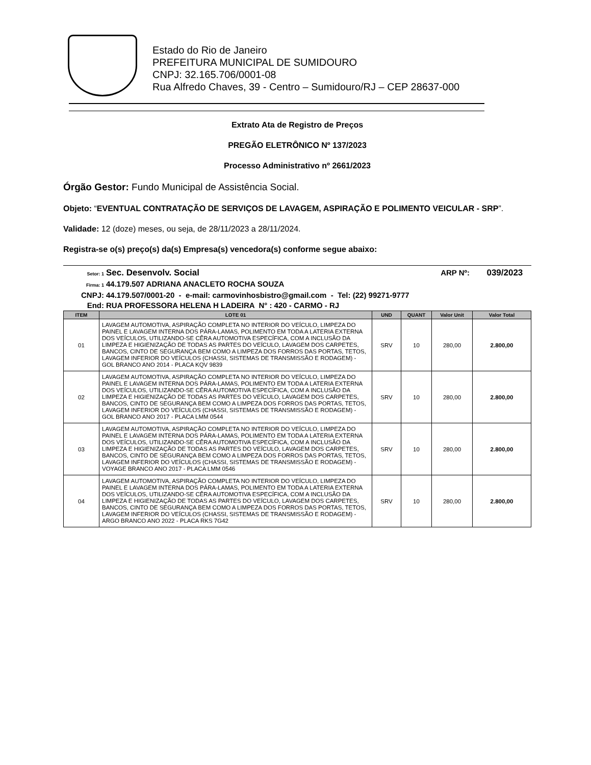Estado do Rio de Janeiro
PREFEITURA MUNICIPAL DE SUMIDOURO
CNPJ: 32.165.706/0001-08
Rua Alfredo Chaves, 39 - Centro – Sumidouro/RJ – CEP 28637-000
Extrato Ata de Registro de Preços
PREGÃO ELETRÔNICO Nº 137/2023
Processo Administrativo nº 2661/2023
Órgão Gestor: Fundo Municipal de Assistência Social.
Objeto: “EVENTUAL CONTRATAÇÃO DE SERVIÇOS DE LAVAGEM, ASPIRAÇÃO E POLIMENTO VEICULAR - SRP”.
Validade: 12 (doze) meses, ou seja, de 28/11/2023 a 28/11/2024.
Registra-se o(s) preço(s) da(s) Empresa(s) vencedora(s) conforme segue abaixo:
Setor: 1 Sec. Desenvolv. Social ARP Nº: 039/2023
Firma: 1 44.179.507 ADRIANA ANACLETO ROCHA SOUZA
CNPJ: 44.179.507/0001-20 - e-mail: carmovinhosbistro@gmail.com - Tel: (22) 99271-9777
End: RUA PROFESSORA HELENA H LADEIRA N° : 420 - CARMO - RJ
| ITEM | LOTE 01 | UND | QUANT | Valor Unit | Valor Total |
| --- | --- | --- | --- | --- | --- |
| 01 | LAVAGEM AUTOMOTIVA, ASPIRAÇÃO COMPLETA NO INTERIOR DO VEÍCULO, LIMPEZA DO PAINEL E LAVAGEM INTERNA DOS PÁRA-LAMAS, POLIMENTO EM TODA A LATERIA EXTERNA DOS VEÍCULOS, UTILIZANDO-SE CÊRA AUTOMOTIVA ESPECÍFICA, COM A INCLUSÃO DA LIMPEZA E HIGIENIZAÇÃO DE TODAS AS PARTES DO VEÍCULO, LAVAGEM DOS CARPETES, BANCOS, CINTO DE SEGURANÇA BEM COMO A LIMPEZA DOS FORROS DAS PORTAS, TETOS, LAVAGEM INFERIOR DO VEÍCULOS (CHASSI, SISTEMAS DE TRANSMISSÃO E RODAGEM) - GOL BRANCO ANO 2014 - PLACA KQV 9839 | SRV | 10 | 280,00 | 2.800,00 |
| 02 | LAVAGEM AUTOMOTIVA, ASPIRAÇÃO COMPLETA NO INTERIOR DO VEÍCULO, LIMPEZA DO PAINEL E LAVAGEM INTERNA DOS PÁRA-LAMAS, POLIMENTO EM TODA A LATERIA EXTERNA DOS VEÍCULOS, UTILIZANDO-SE CÊRA AUTOMOTIVA ESPECÍFICA, COM A INCLUSÃO DA LIMPEZA E HIGIENIZAÇÃO DE TODAS AS PARTES DO VEÍCULO, LAVAGEM DOS CARPETES, BANCOS, CINTO DE SEGURANÇA BEM COMO A LIMPEZA DOS FORROS DAS PORTAS, TETOS, LAVAGEM INFERIOR DO VEÍCULOS (CHASSI, SISTEMAS DE TRANSMISSÃO E RODAGEM) - GOL BRANCO ANO 2017 - PLACA LMM 0544 | SRV | 10 | 280,00 | 2.800,00 |
| 03 | LAVAGEM AUTOMOTIVA, ASPIRAÇÃO COMPLETA NO INTERIOR DO VEÍCULO, LIMPEZA DO PAINEL E LAVAGEM INTERNA DOS PÁRA-LAMAS, POLIMENTO EM TODA A LATERIA EXTERNA DOS VEÍCULOS, UTILIZANDO-SE CÊRA AUTOMOTIVA ESPECÍFICA, COM A INCLUSÃO DA LIMPEZA E HIGIENIZAÇÃO DE TODAS AS PARTES DO VEÍCULO, LAVAGEM DOS CARPETES, BANCOS, CINTO DE SEGURANÇA BEM COMO A LIMPEZA DOS FORROS DAS PORTAS, TETOS, LAVAGEM INFERIOR DO VEÍCULOS (CHASSI, SISTEMAS DE TRANSMISSÃO E RODAGEM) - VOYAGE BRANCO ANO 2017 - PLACA LMM 0546 | SRV | 10 | 280,00 | 2.800,00 |
| 04 | LAVAGEM AUTOMOTIVA, ASPIRAÇÃO COMPLETA NO INTERIOR DO VEÍCULO, LIMPEZA DO PAINEL E LAVAGEM INTERNA DOS PÁRA-LAMAS, POLIMENTO EM TODA A LATERIA EXTERNA DOS VEÍCULOS, UTILIZANDO-SE CÊRA AUTOMOTIVA ESPECÍFICA, COM A INCLUSÃO DA LIMPEZA E HIGIENIZAÇÃO DE TODAS AS PARTES DO VEÍCULO, LAVAGEM DOS CARPETES, BANCOS, CINTO DE SEGURANÇA BEM COMO A LIMPEZA DOS FORROS DAS PORTAS, TETOS, LAVAGEM INFERIOR DO VEÍCULOS (CHASSI, SISTEMAS DE TRANSMISSÃO E RODAGEM) - ARGO BRANCO ANO 2022 - PLACA RKS 7G42 | SRV | 10 | 280,00 | 2.800,00 |